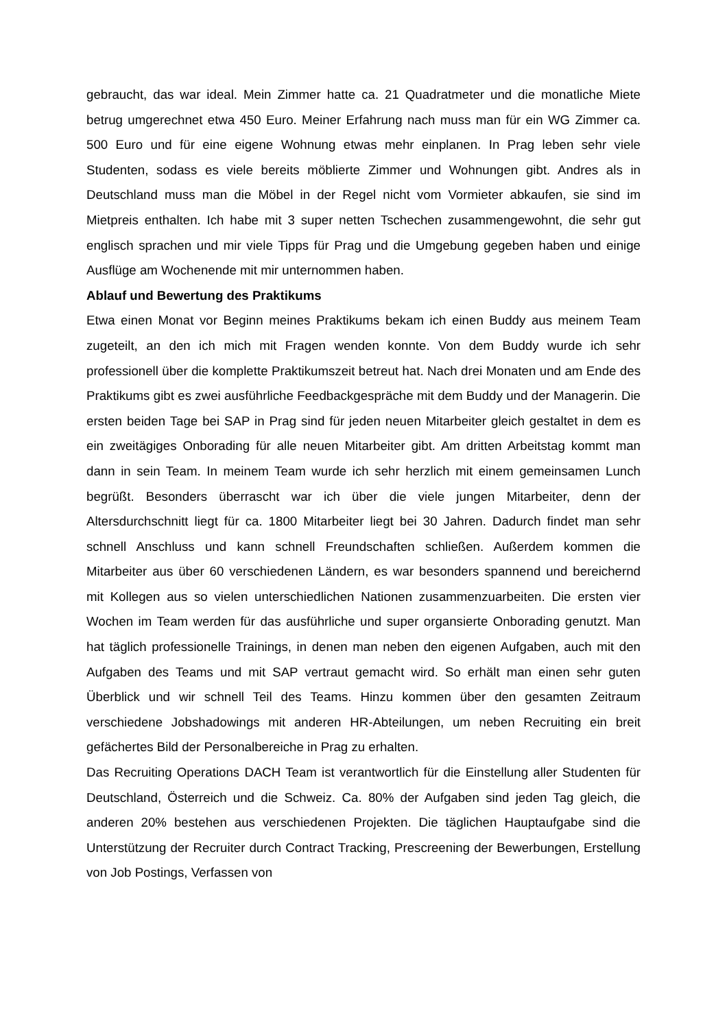gebraucht, das war ideal. Mein Zimmer hatte ca. 21 Quadratmeter und die monatliche Miete betrug umgerechnet etwa 450 Euro. Meiner Erfahrung nach muss man für ein WG Zimmer ca. 500 Euro und für eine eigene Wohnung etwas mehr einplanen. In Prag leben sehr viele Studenten, sodass es viele bereits möblierte Zimmer und Wohnungen gibt. Andres als in Deutschland muss man die Möbel in der Regel nicht vom Vormieter abkaufen, sie sind im Mietpreis enthalten. Ich habe mit 3 super netten Tschechen zusammengewohnt, die sehr gut englisch sprachen und mir viele Tipps für Prag und die Umgebung gegeben haben und einige Ausflüge am Wochenende mit mir unternommen haben.
Ablauf und Bewertung des Praktikums
Etwa einen Monat vor Beginn meines Praktikums bekam ich einen Buddy aus meinem Team zugeteilt, an den ich mich mit Fragen wenden konnte. Von dem Buddy wurde ich sehr professionell über die komplette Praktikumszeit betreut hat. Nach drei Monaten und am Ende des Praktikums gibt es zwei ausführliche Feedbackgespräche mit dem Buddy und der Managerin. Die ersten beiden Tage bei SAP in Prag sind für jeden neuen Mitarbeiter gleich gestaltet in dem es ein zweitägiges Onborading für alle neuen Mitarbeiter gibt. Am dritten Arbeitstag kommt man dann in sein Team. In meinem Team wurde ich sehr herzlich mit einem gemeinsamen Lunch begrüßt. Besonders überrascht war ich über die viele jungen Mitarbeiter, denn der Altersdurchschnitt liegt für ca. 1800 Mitarbeiter liegt bei 30 Jahren. Dadurch findet man sehr schnell Anschluss und kann schnell Freundschaften schließen. Außerdem kommen die Mitarbeiter aus über 60 verschiedenen Ländern, es war besonders spannend und bereichernd mit Kollegen aus so vielen unterschiedlichen Nationen zusammenzuarbeiten. Die ersten vier Wochen im Team werden für das ausführliche und super organsierte Onborading genutzt. Man hat täglich professionelle Trainings, in denen man neben den eigenen Aufgaben, auch mit den Aufgaben des Teams und mit SAP vertraut gemacht wird. So erhält man einen sehr guten Überblick und wir schnell Teil des Teams. Hinzu kommen über den gesamten Zeitraum verschiedene Jobshadowings mit anderen HR-Abteilungen, um neben Recruiting ein breit gefächertes Bild der Personalbereiche in Prag zu erhalten.
Das Recruiting Operations DACH Team ist verantwortlich für die Einstellung aller Studenten für Deutschland, Österreich und die Schweiz. Ca. 80% der Aufgaben sind jeden Tag gleich, die anderen 20% bestehen aus verschiedenen Projekten. Die täglichen Hauptaufgabe sind die Unterstützung der Recruiter durch Contract Tracking, Prescreening der Bewerbungen, Erstellung von Job Postings, Verfassen von